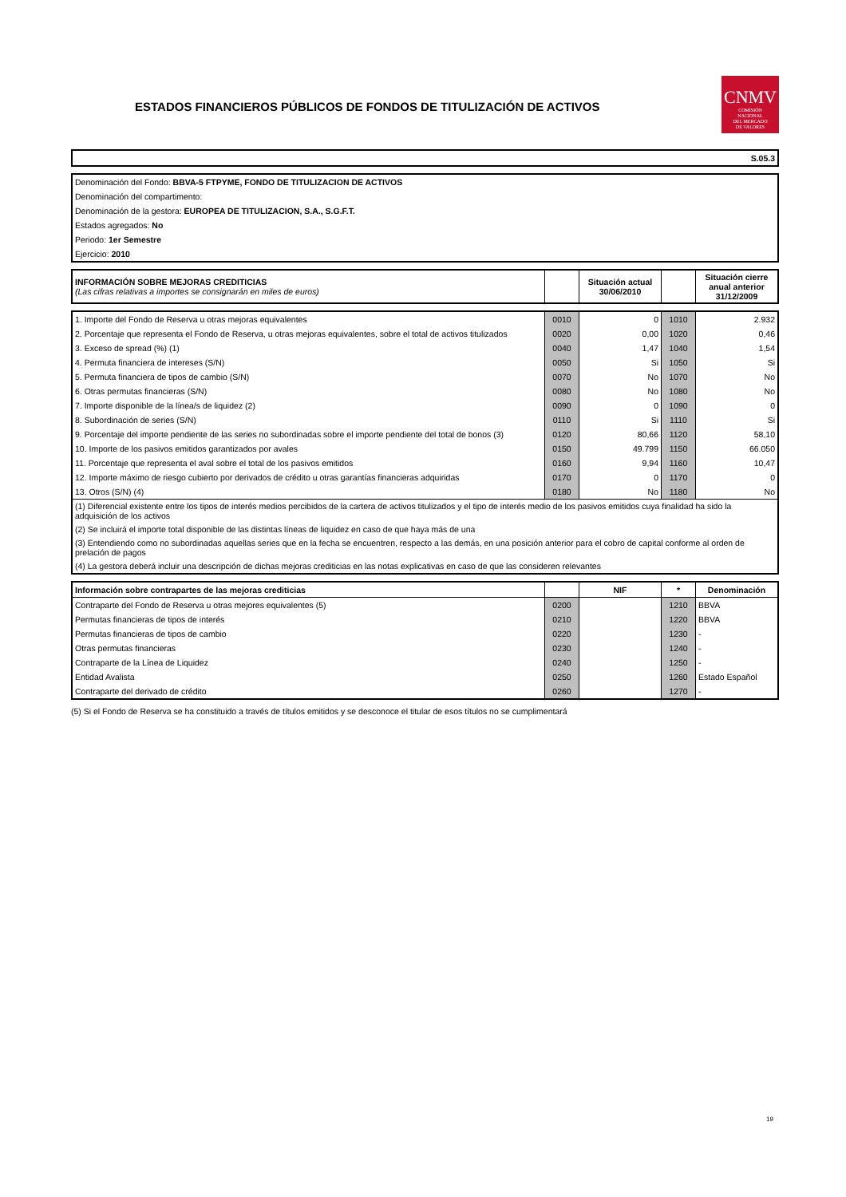ESTADOS FINANCIEROS PÚBLICOS DE FONDOS DE TITULIZACIÓN DE ACTIVOS
CNMV
COMISIÓN
NACIONAL
DEL MERCADO
DE VALORES
| S.05.3 |
| Denominación del Fondo: BBVA-5 FTPYME, FONDO DE TITULIZACION DE ACTIVOS |
| Denominación del compartimento: |
| Denominación de la gestora: EUROPEA DE TITULIZACION, S.A., S.G.F.T. |
| Estados agregados: No |
| Periodo: 1er Semestre |
| Ejercicio: 2010 |
| INFORMACIÓN SOBRE MEJORAS CREDITICIAS (Las cifras relativas a importes se consignarán en miles de euros) | | Situación actual 30/06/2010 | | Situación cierre anual anterior 31/12/2009 |
| 1. Importe del Fondo de Reserva u otras mejoras equivalentes | 0010 | 0 | 1010 | 2.932 |
| 2. Porcentaje que representa el Fondo de Reserva, u otras mejoras equivalentes, sobre el total de activos titulizados | 0020 | 0,00 | 1020 | 0,46 |
| 3. Exceso de spread (%) (1) | 0040 | 1,47 | 1040 | 1,54 |
| 4. Permuta financiera de intereses (S/N) | 0050 | Si | 1050 | Si |
| 5. Permuta financiera de tipos de cambio (S/N) | 0070 | No | 1070 | No |
| 6. Otras permutas financieras (S/N) | 0080 | No | 1080 | No |
| 7. Importe disponible de la línea/s de liquidez (2) | 0090 | 0 | 1090 | 0 |
| 8. Subordinación de series (S/N) | 0110 | Si | 1110 | Si |
| 9. Porcentaje del importe pendiente de las series no subordinadas sobre el importe pendiente del total de bonos (3) | 0120 | 80,66 | 1120 | 58,10 |
| 10. Importe de los pasivos emitidos garantizados por avales | 0150 | 49.799 | 1150 | 66.050 |
| 11. Porcentaje que representa el aval sobre el total de los pasivos emitidos | 0160 | 9,94 | 1160 | 10,47 |
| 12. Importe máximo de riesgo cubierto por derivados de crédito u otras garantías financieras adquiridas | 0170 | 0 | 1170 | 0 |
| 13. Otros (S/N) (4) | 0180 | No | 1180 | No |
| (1) Diferencial existente entre los tipos de interés medios percibidos de la cartera de activos titulizados y el tipo de interés medio de los pasivos emitidos cuya finalidad ha sido la adquisición de los activos | | | | |
| (2) Se incluirá el importe total disponible de las distintas líneas de liquidez en caso de que haya más de una | | | | |
| (3) Entendiendo como no subordinadas aquellas series que en la fecha se encuentren, respecto a las demás, en una posición anterior para el cobro de capital conforme al orden de prelación de pagos | | | | |
| (4) La gestora deberá incluir una descripción de dichas mejoras crediticias en las notas explicativas en caso de que las consideren relevantes | | | | |
| Información sobre contrapartes de las mejoras crediticias | | NIF | * | Denominación |
| Contraparte del Fondo de Reserva u otras mejores equivalentes (5) | 0200 | | 1210 | BBVA |
| Permutas financieras de tipos de interés | 0210 | | 1220 | BBVA |
| Permutas financieras de tipos de cambio | 0220 | | 1230 | - |
| Otras permutas financieras | 0230 | | 1240 | - |
| Contraparte de la Línea de Liquidez | 0240 | | 1250 | - |
| Entidad Avalista | 0250 | | 1260 | Estado Español |
| Contraparte del derivado de crédito | 0260 | | 1270 | - |
(5) Si el Fondo de Reserva se ha constituido a través de títulos emitidos y se desconoce el titular de esos títulos no se cumplimentará
19